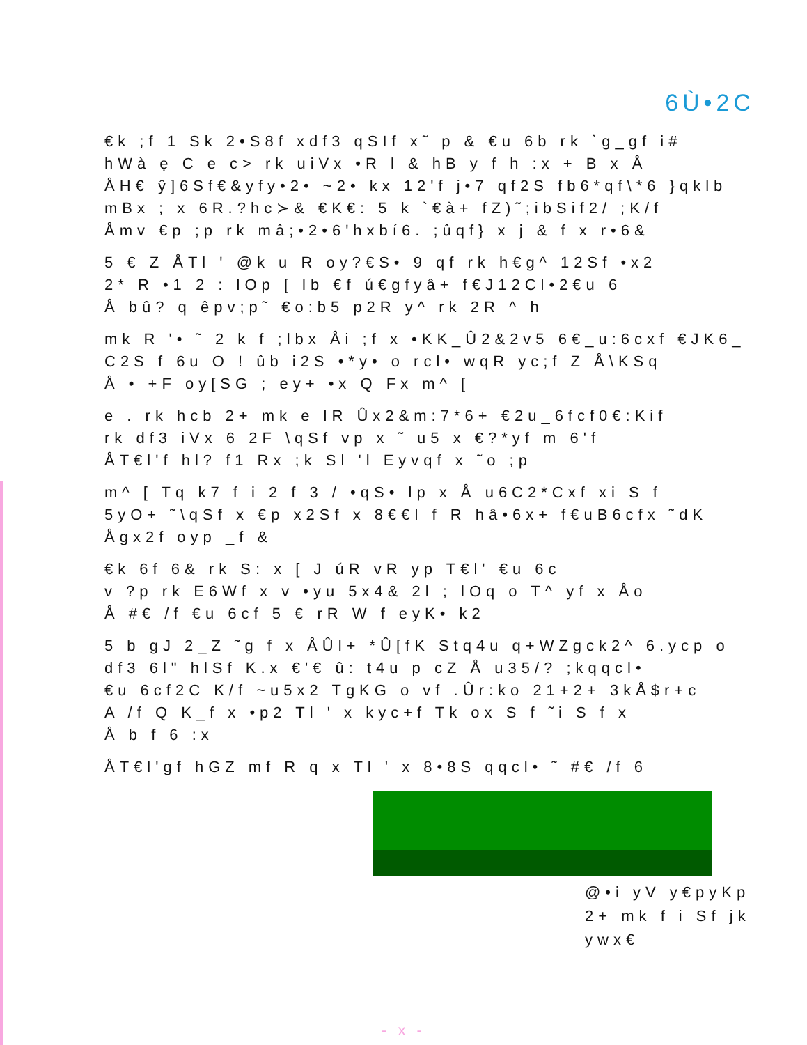6Ù•2C
€k ;f 1 Sk 2•S8f xdf3 qSIf x˜ p & €u 6b rk `g_gf i#
hWà ẹ C e c> rk uiVx •R l & hB y f h :x + B x Å
ÅH€ ŷ]6Sf€&yfy•2• ~2• kx 12'f j•7 qf2S fb6*qf\*6 }qklb
mBx ; x 6R.?hc≻& €K€: 5 k `€à+ fZ)˜;ibSif2/ ;K/f
Åmv €p ;p rk mâ;•2•6'hxbí6. ;ûqf} x j & f x r•6&
5 € Z ÅTl ' @k u R oy?€S• 9 qf rk h€g^ 12Sf •x2
2* R •1 2 : lOp [ lb €f ú€gfyâ+ f€J12Cl•2€u 6
Å bû? q êpv;p˜ €o:b5 p2R y^ rk 2R ^ h
mk R '• ˜ 2 k f ;lbx Åi ;f x •KK_Û2&2v5 6€_u:6cxf €JK6_
C2S f 6u O ! ûb i2S •*y• o rcl• wqR yc;f Z Å\KSq
Å • +F oy[SG ; ey+ •x Q Fx m^ [
e . rk hcb 2+ mk e lR Ûx2&m:7*6+ €2u_6fcf0€:Kif
rk df3 iVx 6 2F \qSf vp x ˜ u5 x €?*yf m 6'f
ÅT€l'f hl? f1 Rx ;k Sl 'l Eyvqf x ˜o ;p
m^ [ Tq k7 f i 2 f 3 / •qS• lp x Å u6C2*Cxf xi S f
5yO+ ˜\qSf x €p x2Sf x 8€€l f R hâ•6x+ f€uB6cfx ˜dK
Ågx2f oyp _f &
€k 6f 6& rk S: x [ J úR vR yp T€l' €u 6c
v ?p rk E6Wf x v •yu 5x4& 2l ; lOq o T^ yf x Åo
Å #€ /f €u 6cf 5 € rR W f eyK• k2
5 b gJ 2_Z ˜g f x ÅÛl+ *Û[fK Stq4u q+WZgck2^ 6.ycp o
df3 6l" hlSf K.x €'€ û: t4u p cZ Å u35/? ;kqqcl•
€u 6cf2C K/f ~u5x2 TgKG o vf .Ûr:ko 21+2+ 3kÅ$r+c
A /f Q K_f x •p2 Tl ' x kyc+f Tk ox S f ˜i S f x
Å b f 6 :x
ÅT€l'gf hGZ mf R q x Tl ' x 8•8S qqcl• ˜ #€ /f 6
@•i yV y€pyKp
2+ mk f i Sf jk
ywx€
- x -